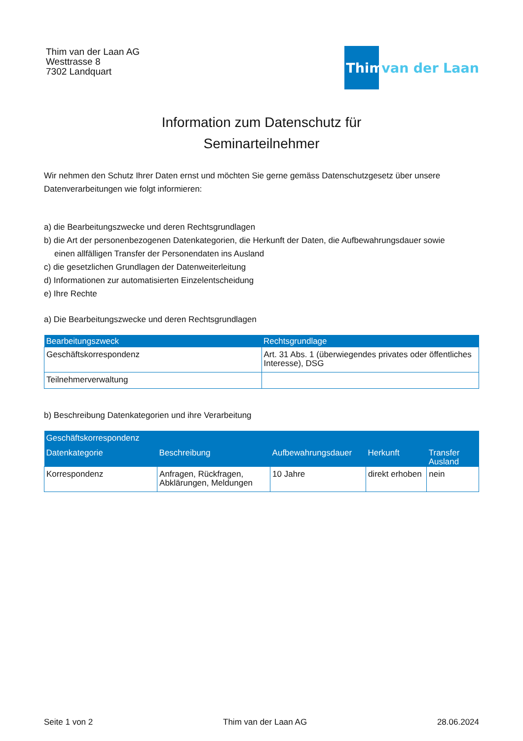Thim van der Laan AG
Westtrasse 8
7302 Landquart
Thim van der Laan
Information zum Datenschutz für
Seminarteilnehmer
Wir nehmen den Schutz Ihrer Daten ernst und möchten Sie gerne gemäss Datenschutzgesetz über unsere Datenverarbeitungen wie folgt informieren:
a) die Bearbeitungszwecke und deren Rechtsgrundlagen
b) die Art der personenbezogenen Datenkategorien, die Herkunft der Daten, die Aufbewahrungsdauer sowie
einen allfälligen Transfer der Personendaten ins Ausland
c) die gesetzlichen Grundlagen der Datenweiterleitung
d) Informationen zur automatisierten Einzelentscheidung
e) Ihre Rechte
a) Die Bearbeitungszwecke und deren Rechtsgrundlagen
| Bearbeitungszweck | Rechtsgrundlage |
| --- | --- |
| Geschäftskorrespondenz | Art. 31 Abs. 1 (überwiegendes privates oder öffentliches Interesse), DSG |
| Teilnehmerverwaltung | |
b) Beschreibung Datenkategorien und ihre Verarbeitung
| Geschäftskorrespondenz | | | | |
| --- | --- | --- | --- | --- |
| Datenkategorie | Beschreibung | Aufbewahrungsdauer | Herkunft | Transfer Ausland |
| Korrespondenz | Anfragen, Rückfragen, Abklärungen, Meldungen | 10 Jahre | direkt erhoben | nein |
Seite 1 von 2 Thim van der Laan AG 28.06.2024